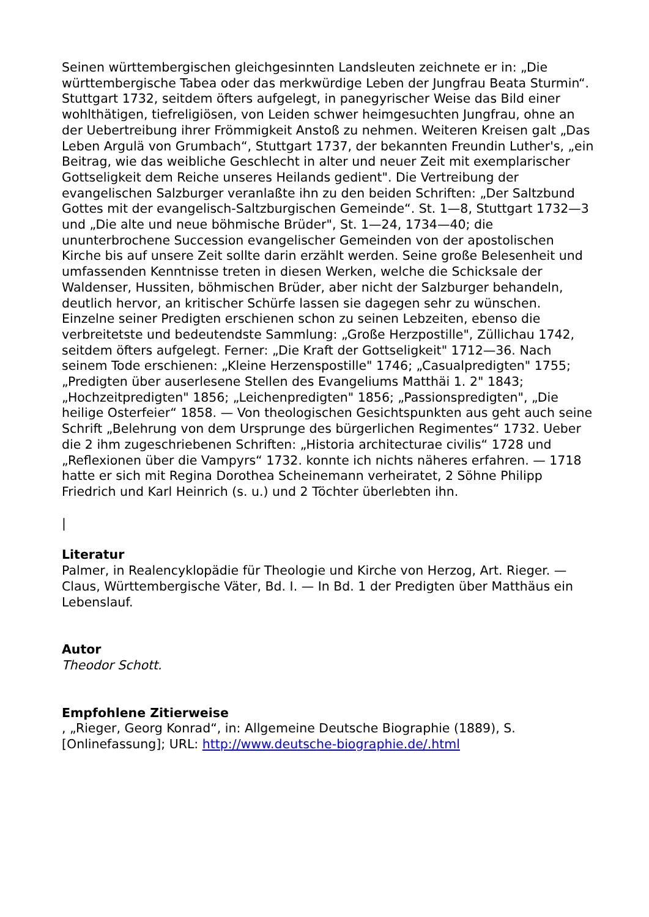Seinen württembergischen gleichgesinnten Landsleuten zeichnete er in: „Die württembergische Tabea oder das merkwürdige Leben der Jungfrau Beata Sturmin“. Stuttgart 1732, seitdem öfters aufgelegt, in panegyrischer Weise das Bild einer wohlthätigen, tiefreligiösen, von Leiden schwer heimgesuchten Jungfrau, ohne an der Uebertreibung ihrer Frömmigkeit Anstoß zu nehmen. Weiteren Kreisen galt „Das Leben Argulä von Grumbach“, Stuttgart 1737, der bekannten Freundin Luther's, „ein Beitrag, wie das weibliche Geschlecht in alter und neuer Zeit mit exemplarischer Gottseligkeit dem Reiche unseres Heilands gedient". Die Vertreibung der evangelischen Salzburger veranlaßte ihn zu den beiden Schriften: „Der Saltzbund Gottes mit der evangelisch-Saltzburgischen Gemeinde“. St. 1—8, Stuttgart 1732—3 und „Die alte und neue böhmische Brüder", St. 1—24, 1734—40; die ununterbrochene Succession evangelischer Gemeinden von der apostolischen Kirche bis auf unsere Zeit sollte darin erzählt werden. Seine große Belesenheit und umfassenden Kenntnisse treten in diesen Werken, welche die Schicksale der Waldenser, Hussiten, böhmischen Brüder, aber nicht der Salzburger behandeln, deutlich hervor, an kritischer Schürfe lassen sie dagegen sehr zu wünschen. Einzelne seiner Predigten erschienen schon zu seinen Lebzeiten, ebenso die verbreitetste und bedeutendste Sammlung: „Große Herzpostille", Züllichau 1742, seitdem öfters aufgelegt. Ferner: „Die Kraft der Gottseligkeit" 1712—36. Nach seinem Tode erschienen: „Kleine Herzenspostille" 1746; „Casualpredigten" 1755; „Predigten über auserlesene Stellen des Evangeliums Matthäi 1. 2" 1843; „Hochzeitpredigten" 1856; „Leichenpredigten" 1856; „Passionspredigten", „Die heilige Osterfeier“ 1858. — Von theologischen Gesichtspunkten aus geht auch seine Schrift „Belehrung von dem Ursprunge des bürgerlichen Regimentes“ 1732. Ueber die 2 ihm zugeschriebenen Schriften: „Historia architecturae civilis“ 1728 und „Reflexionen über die Vampyrs“ 1732. konnte ich nichts näheres erfahren. — 1718 hatte er sich mit Regina Dorothea Scheinemann verheiratet, 2 Söhne Philipp Friedrich und Karl Heinrich (s. u.) und 2 Töchter überlebten ihn.
|
Literatur
Palmer, in Realencyklopädie für Theologie und Kirche von Herzog, Art. Rieger. — Claus, Württembergische Väter, Bd. I. — In Bd. 1 der Predigten über Matthäus ein Lebenslauf.
Autor
Theodor Schott.
Empfohlene Zitierweise
, „Rieger, Georg Konrad“, in: Allgemeine Deutsche Biographie (1889), S. [Onlinefassung]; URL: http://www.deutsche-biographie.de/.html